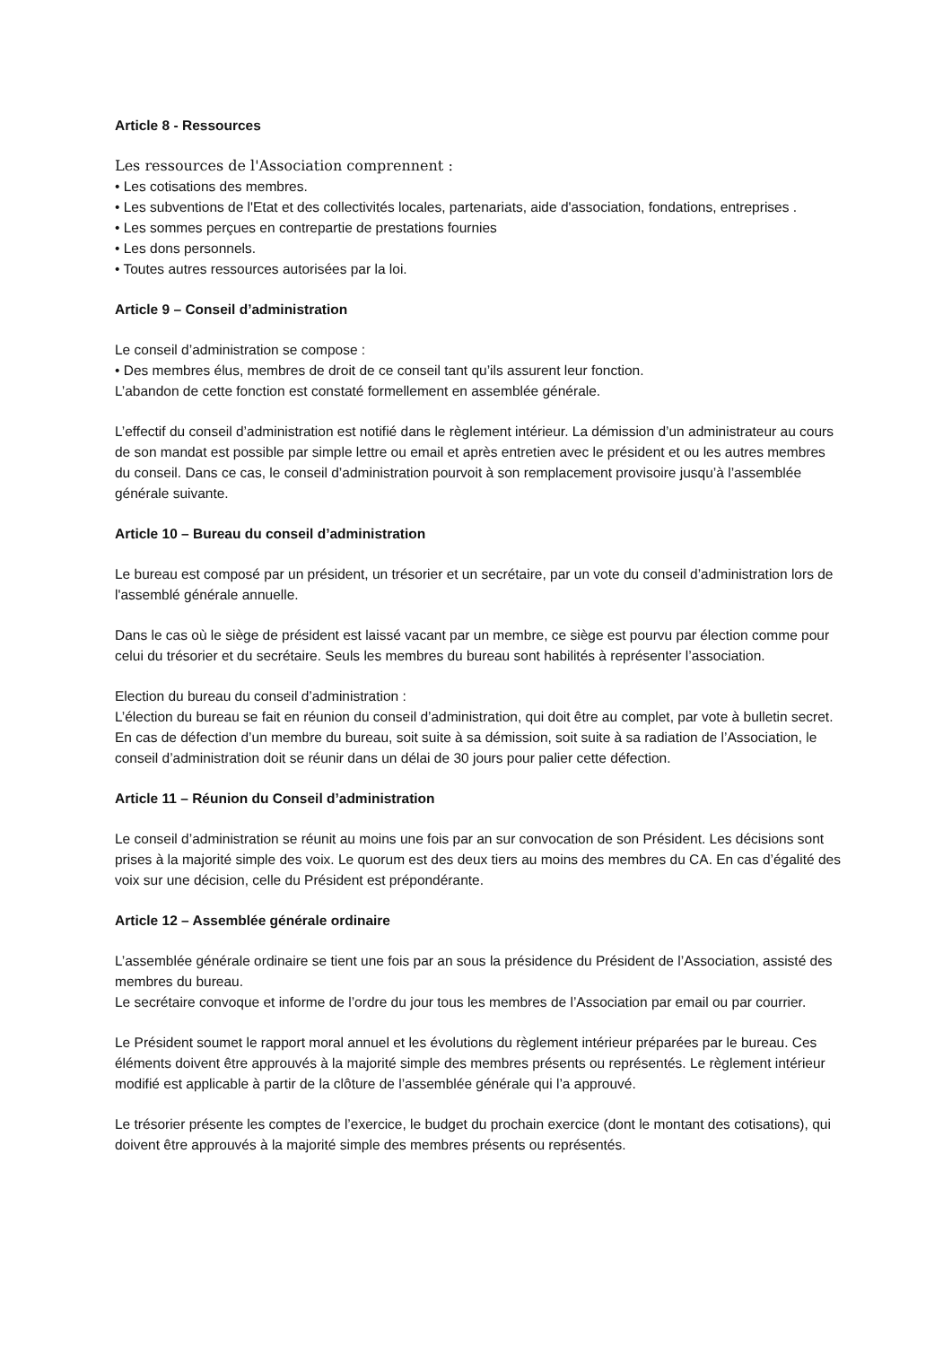Article 8 - Ressources
Les ressources de l'Association comprennent :
• Les cotisations des membres.
• Les subventions de l'Etat et des collectivités locales, partenariats, aide d'association, fondations, entreprises .
• Les sommes perçues en contrepartie de prestations fournies
• Les dons personnels.
• Toutes autres ressources autorisées par la loi.
Article 9 – Conseil d’administration
Le conseil d’administration se compose :
• Des membres élus, membres de droit de ce conseil tant qu’ils assurent leur fonction.
L’abandon de cette fonction est constaté formellement en assemblée générale.
L’effectif du conseil d’administration est notifié dans le règlement intérieur. La démission d’un administrateur au cours de son mandat est possible par simple lettre ou email et après entretien avec le président et ou les autres membres du conseil. Dans ce cas, le conseil d’administration pourvoit à son remplacement provisoire jusqu’à l’assemblée générale suivante.
Article 10 – Bureau du conseil d’administration
Le bureau est composé par un président, un trésorier et un secrétaire, par un vote du conseil d’administration lors de l'assemblé générale annuelle.
Dans le cas où le siège de président est laissé vacant par un membre, ce siège est pourvu par élection comme pour celui du trésorier et du secrétaire. Seuls les membres du bureau sont habilités à représenter l’association.
Election du bureau du conseil d’administration :
L’élection du bureau se fait en réunion du conseil d’administration, qui doit être au complet, par vote à bulletin secret. En cas de défection d’un membre du bureau, soit suite à sa démission, soit suite à sa radiation de l’Association, le conseil d’administration doit se réunir dans un délai de 30 jours pour palier cette défection.
Article 11 – Réunion du Conseil d’administration
Le conseil d’administration se réunit au moins une fois par an sur convocation de son Président. Les décisions sont prises à la majorité simple des voix. Le quorum est des deux tiers au moins des membres du CA. En cas d’égalité des voix sur une décision, celle du Président est prépondérante.
Article 12 – Assemblée générale ordinaire
L’assemblée générale ordinaire se tient une fois par an sous la présidence du Président de l’Association, assisté des membres du bureau.
Le secrétaire convoque et informe de l’ordre du jour tous les membres de l’Association par email ou par courrier.
Le Président soumet le rapport moral annuel et les évolutions du règlement intérieur préparées par le bureau. Ces éléments doivent être approuvés à la majorité simple des membres présents ou représentés. Le règlement intérieur modifié est applicable à partir de la clôture de l’assemblée générale qui l’a approuvé.
Le trésorier présente les comptes de l’exercice, le budget du prochain exercice (dont le montant des cotisations), qui doivent être approuvés à la majorité simple des membres présents ou représentés.